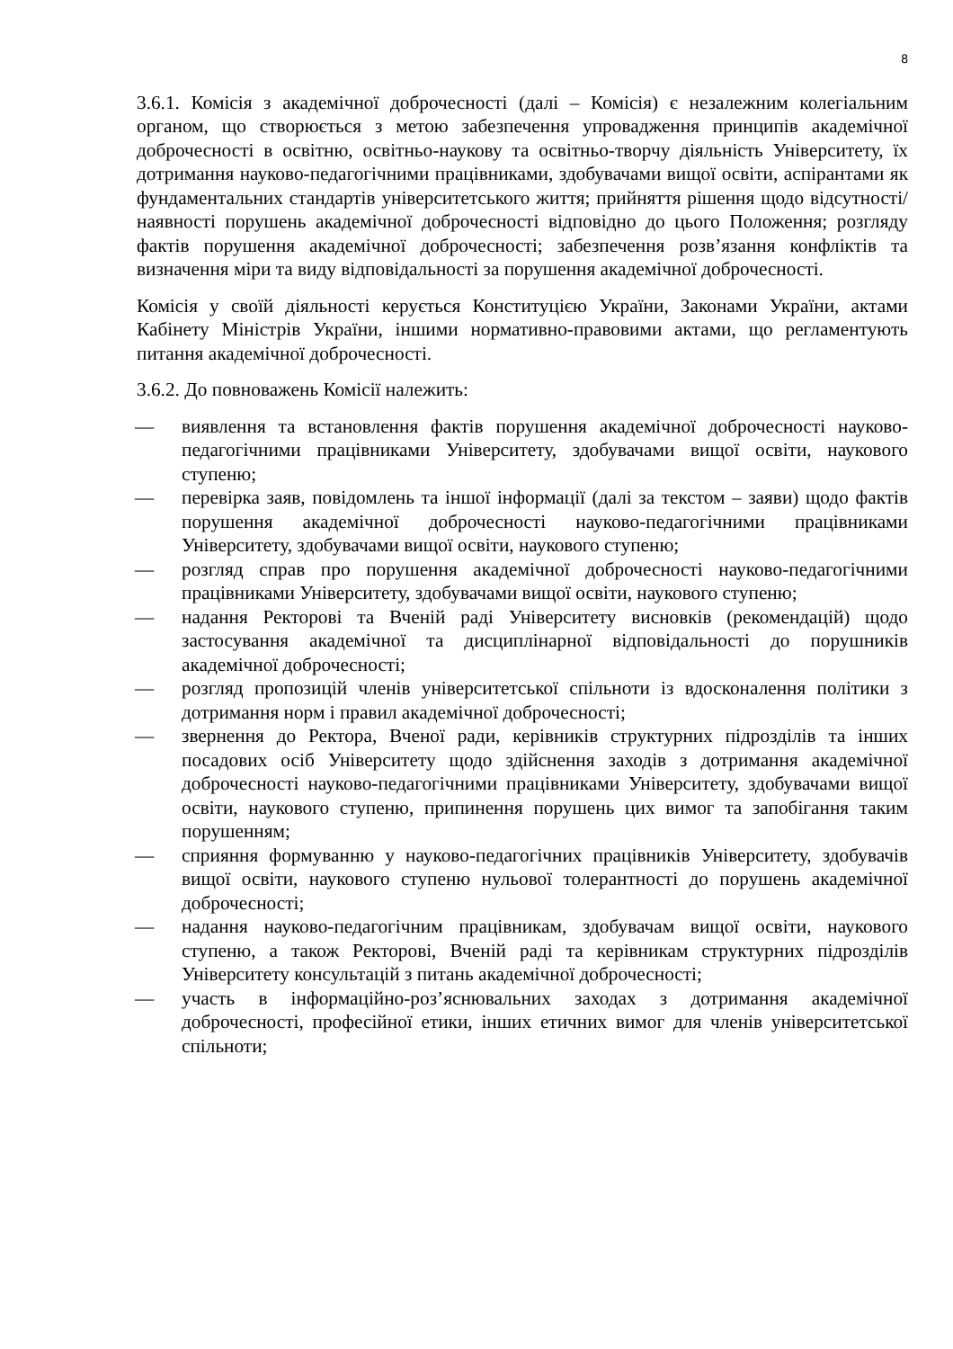8
3.6.1. Комісія з академічної доброчесності (далі – Комісія) є незалежним колегіальним органом, що створюється з метою забезпечення упровадження принципів академічної доброчесності в освітню, освітньо-наукову та освітньо-творчу діяльність Університету, їх дотримання науково-педагогічними працівниками, здобувачами вищої освіти, аспірантами як фундаментальних стандартів університетського життя; прийняття рішення щодо відсутності/наявності порушень академічної доброчесності відповідно до цього Положення; розгляду фактів порушення академічної доброчесності; забезпечення розв’язання конфліктів та визначення міри та виду відповідальності за порушення академічної доброчесності.
Комісія у своїй діяльності керується Конституцією України, Законами України, актами Кабінету Міністрів України, іншими нормативно-правовими актами, що регламентують питання академічної доброчесності.
3.6.2. До повноважень Комісії належить:
— виявлення та встановлення фактів порушення академічної доброчесності науково-педагогічними працівниками Університету, здобувачами вищої освіти, наукового ступеню;
— перевірка заяв, повідомлень та іншої інформації (далі за текстом – заяви) щодо фактів порушення академічної доброчесності науково-педагогічними працівниками Університету, здобувачами вищої освіти, наукового ступеню;
— розгляд справ про порушення академічної доброчесності науково-педагогічними працівниками Університету, здобувачами вищої освіти, наукового ступеню;
— надання Ректорові та Вченій раді Університету висновків (рекомендацій) щодо застосування академічної та дисциплінарної відповідальності до порушників академічної доброчесності;
— розгляд пропозицій членів університетської спільноти із вдосконалення політики з дотримання норм і правил академічної доброчесності;
— звернення до Ректора, Вченої ради, керівників структурних підрозділів та інших посадових осіб Університету щодо здійснення заходів з дотримання академічної доброчесності науково-педагогічними працівниками Університету, здобувачами вищої освіти, наукового ступеню, припинення порушень цих вимог та запобігання таким порушенням;
— сприяння формуванню у науково-педагогічних працівників Університету, здобувачів вищої освіти, наукового ступеню нульової толерантності до порушень академічної доброчесності;
— надання науково-педагогічним працівникам, здобувачам вищої освіти, наукового ступеню, а також Ректорові, Вченій раді та керівникам структурних підрозділів Університету консультацій з питань академічної доброчесності;
— участь в інформаційно-роз’яснювальних заходах з дотримання академічної доброчесності, професійної етики, інших етичних вимог для членів університетської спільноти;